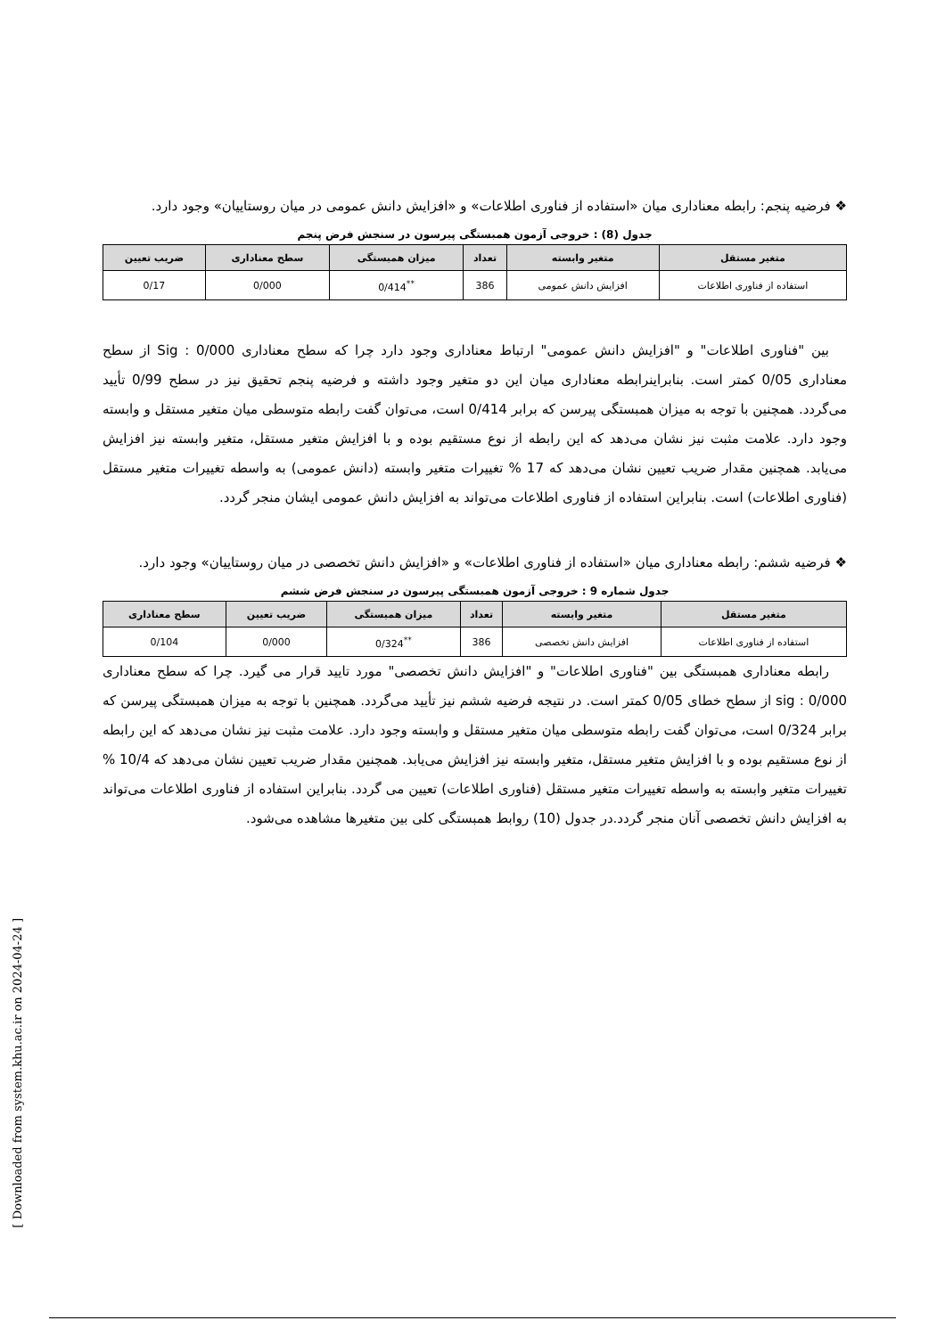❖ فرضیه پنجم: رابطه معناداری میان «استفاده از فناوری اطلاعات» و «افزایش دانش عمومی در میان روستاییان» وجود دارد.
جدول (8) : خروجی آزمون همبستگی پیرسون در سنجش فرض پنجم
| متغیر مستقل | متغیر وابسته | تعداد | میزان همبستگی | سطح معناداری | ضریب تعیین |
| --- | --- | --- | --- | --- | --- |
| استفاده از فناوری اطلاعات | افزایش دانش عمومی | 386 | <sup>**</sup> 0/414 | 0/000 | 0/17 |
بین "فناوری اطلاعات" و "افزایش دانش عمومی" ارتباط معناداری وجود دارد چرا که سطح معناداری 0/000 : Sig از سطح معناداری 0/05 کمتر است. بنابراینرابطه معناداری میان این دو متغیر وجود داشته و فرضیه پنجم تحقیق نیز در سطح 0/99 تأیید می‌گردد. همچنین با توجه به میزان همبستگی پیرسن که برابر 0/414 است، می‌توان گفت رابطه متوسطی میان متغیر مستقل و وابسته وجود دارد. علامت مثبت نیز نشان می‌دهد که این رابطه از نوع مستقیم بوده و با افزایش متغیر مستقل، متغیر وابسته نیز افزایش می‌یابد. همچنین مقدار ضریب تعیین نشان می‌دهد که 17 % تغییرات متغیر وابسته (دانش عمومی) به واسطه تغییرات متغیر مستقل (فناوری اطلاعات) است. بنابراین استفاده از فناوری اطلاعات می‌تواند به افزایش دانش عمومی ایشان منجر گردد.
❖ فرضیه ششم: رابطه معناداری میان «استفاده از فناوری اطلاعات» و «افزایش دانش تخصصی در میان روستاییان» وجود دارد.
جدول شماره 9 : خروجی آزمون همبستگی پیرسون در سنجش فرض ششم
| متغیر مستقل | متغیر وابسته | تعداد | میزان همبستگی | ضریب تعیین | سطح معناداری |
| --- | --- | --- | --- | --- | --- |
| استفاده از فناوری اطلاعات | افزایش دانش تخصصی | 386 | <sup>**</sup> 0/324 | 0/000 | 0/104 |
رابطه معناداری همبستگی بین "فناوری اطلاعات" و "افزایش دانش تخصصی" مورد تایید قرار می گیرد. چرا که سطح معناداری 0/000 : sig از سطح خطای 0/05 کمتر است. در نتیجه فرضیه ششم نیز تأیید می‌گردد. همچنین با توجه به میزان همبستگی پیرسن که برابر 0/324 است، می‌توان گفت رابطه متوسطی میان متغیر مستقل و وابسته وجود دارد. علامت مثبت نیز نشان می‌دهد که این رابطه از نوع مستقیم بوده و با افزایش متغیر مستقل، متغیر وابسته نیز افزایش می‌یابد. همچنین مقدار ضریب تعیین نشان می‌دهد که 10/4 % تغییرات متغیر وابسته به واسطه تغییرات متغیر مستقل (فناوری اطلاعات) تعیین می گردد. بنابراین استفاده از فناوری اطلاعات می‌تواند به افزایش دانش تخصصی آنان منجر گردد.در جدول (10) روابط همبستگی کلی بین متغیرها مشاهده می‌شود.
[ Downloaded from system.khu.ac.ir on 2024-04-24 ]